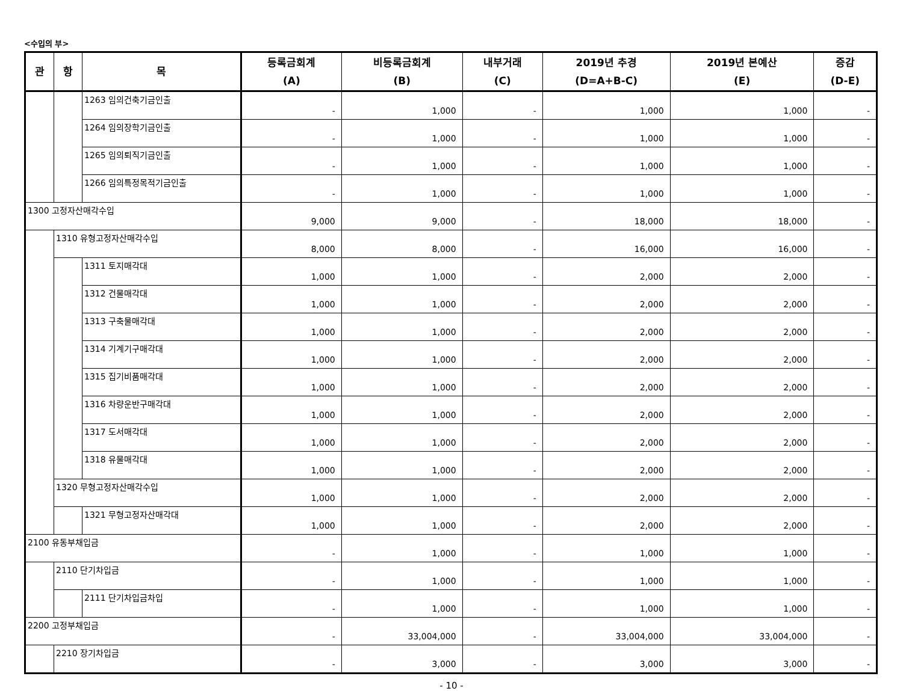<수입의 부>
| 관 | 항 | 목 | 등록금회계 (A) | 비등록금회계 (B) | 내부거래 (C) | 2019년 추경 (D=A+B-C) | 2019년 본예산 (E) | 증감 (D-E) |
| --- | --- | --- | --- | --- | --- | --- | --- | --- |
| | | 1263 임의건축기금인출 | - | 1,000 | - | 1,000 | 1,000 | - |
| | | 1264 임의장학기금인출 | - | 1,000 | - | 1,000 | 1,000 | - |
| | | 1265 임의퇴직기금인출 | - | 1,000 | - | 1,000 | 1,000 | - |
| | | 1266 임의특정목적기금인출 | - | 1,000 | - | 1,000 | 1,000 | - |
| 1300 고정자산매각수입 | | | 9,000 | 9,000 | - | 18,000 | 18,000 | - |
| | 1310 유형고정자산매각수입 | | 8,000 | 8,000 | - | 16,000 | 16,000 | - |
| | | 1311 토지매각대 | 1,000 | 1,000 | - | 2,000 | 2,000 | - |
| | | 1312 건물매각대 | 1,000 | 1,000 | - | 2,000 | 2,000 | - |
| | | 1313 구축물매각대 | 1,000 | 1,000 | - | 2,000 | 2,000 | - |
| | | 1314 기계기구매각대 | 1,000 | 1,000 | - | 2,000 | 2,000 | - |
| | | 1315 집기비품매각대 | 1,000 | 1,000 | - | 2,000 | 2,000 | - |
| | | 1316 차량운반구매각대 | 1,000 | 1,000 | - | 2,000 | 2,000 | - |
| | | 1317 도서매각대 | 1,000 | 1,000 | - | 2,000 | 2,000 | - |
| | | 1318 유물매각대 | 1,000 | 1,000 | - | 2,000 | 2,000 | - |
| | 1320 무형고정자산매각수입 | | 1,000 | 1,000 | - | 2,000 | 2,000 | - |
| | | 1321 무형고정자산매각대 | 1,000 | 1,000 | - | 2,000 | 2,000 | - |
| 2100 유동부채입금 | | | - | 1,000 | - | 1,000 | 1,000 | - |
| | 2110 단기차입금 | | - | 1,000 | - | 1,000 | 1,000 | - |
| | | 2111 단기차입금차입 | - | 1,000 | - | 1,000 | 1,000 | - |
| 2200 고정부채입금 | | | - | 33,004,000 | - | 33,004,000 | 33,004,000 | - |
| | 2210 장기차입금 | | - | 3,000 | - | 3,000 | 3,000 | - |
- 10 -